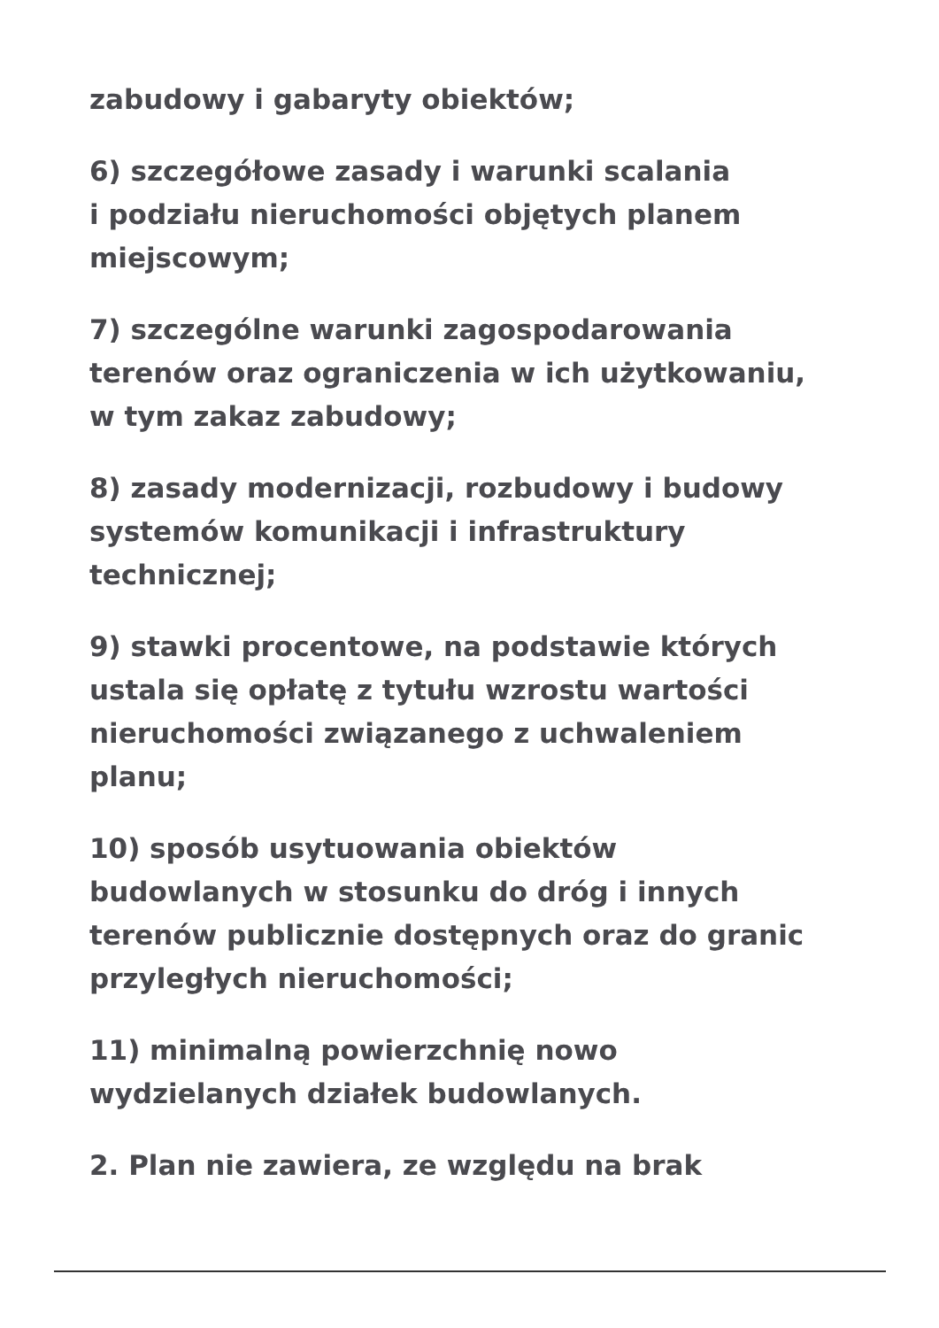zabudowy i gabaryty obiektów;
6) szczegółowe zasady i warunki scalania
i podziału nieruchomości objętych planem
miejscowym;
7) szczególne warunki zagospodarowania
terenów oraz ograniczenia w ich użytkowaniu,
w tym zakaz zabudowy;
8) zasady modernizacji, rozbudowy i budowy
systemów komunikacji i infrastruktury
technicznej;
9) stawki procentowe, na podstawie których
ustala się opłatę z tytułu wzrostu wartości
nieruchomości związanego z uchwaleniem
planu;
10) sposób usytuowania obiektów
budowlanych w stosunku do dróg i innych
terenów publicznie dostępnych oraz do granic
przyległych nieruchomości;
11) minimalną powierzchnię nowo
wydzielanych działek budowlanych.
2. Plan nie zawiera, ze względu na brak